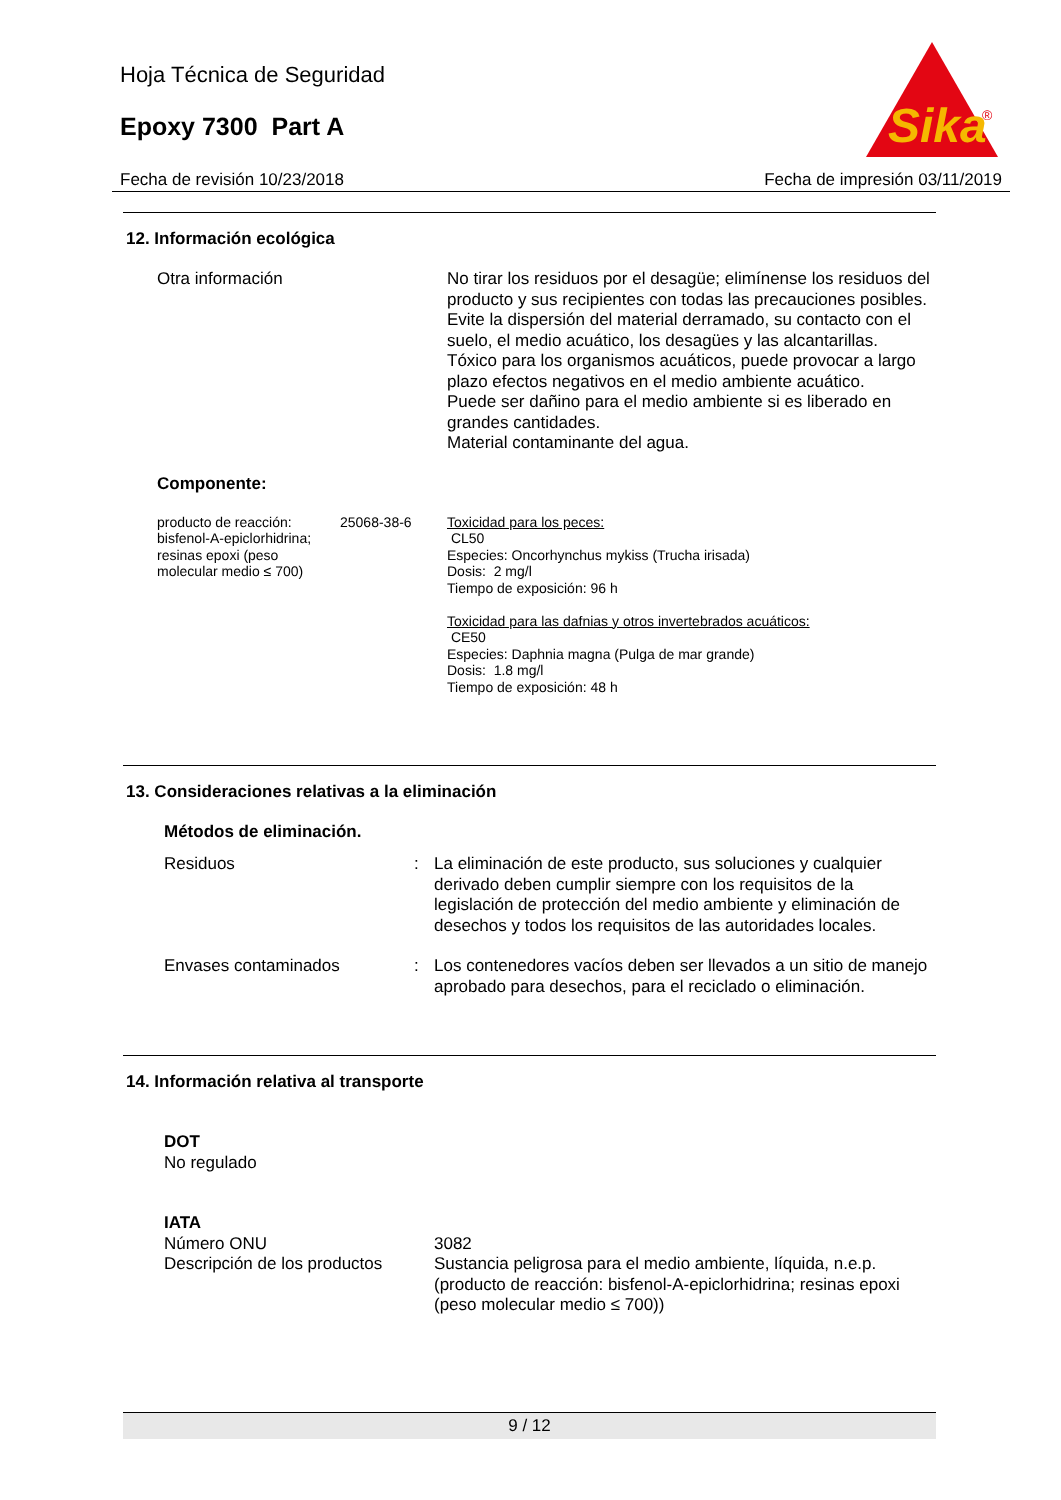Hoja Técnica de Seguridad
Epoxy 7300 Part A
Sika
®
Fecha de revisión 10/23/2018 Fecha de impresión 03/11/2019
12. Información ecológica
Otra información No tirar los residuos por el desagüe; elimínense los residuos del producto y sus recipientes con todas las precauciones posibles.
Evite la dispersión del material derramado, su contacto con el suelo, el medio acuático, los desagües y las alcantarillas.
Tóxico para los organismos acuáticos, puede provocar a largo plazo efectos negativos en el medio ambiente acuático.
Puede ser dañino para el medio ambiente si es liberado en grandes cantidades.
Material contaminante del agua.
Componente:
producto de reacción: bisfenol-A-epiclorhidrina; resinas epoxi (peso molecular medio ≤ 700)
25068-38-6 Toxicidad para los peces:
CL50
Especies: Oncorhynchus mykiss (Trucha irisada)
Dosis: 2 mg/l
Tiempo de exposición: 96 h
Toxicidad para las dafnias y otros invertebrados acuáticos:
CE50
Especies: Daphnia magna (Pulga de mar grande)
Dosis: 1.8 mg/l
Tiempo de exposición: 48 h
13. Consideraciones relativas a la eliminación
Métodos de eliminación.
Residuos : La eliminación de este producto, sus soluciones y cualquier derivado deben cumplir siempre con los requisitos de la legislación de protección del medio ambiente y eliminación de desechos y todos los requisitos de las autoridades locales.
Envases contaminados : Los contenedores vacíos deben ser llevados a un sitio de manejo aprobado para desechos, para el reciclado o eliminación.
14. Información relativa al transporte
DOT
No regulado
IATA
Número ONU 3082
Descripción de los productos
Sustancia peligrosa para el medio ambiente, líquida, n.e.p. (producto de reacción: bisfenol-A-epiclorhidrina; resinas epoxi (peso molecular medio ≤ 700))
9 / 12